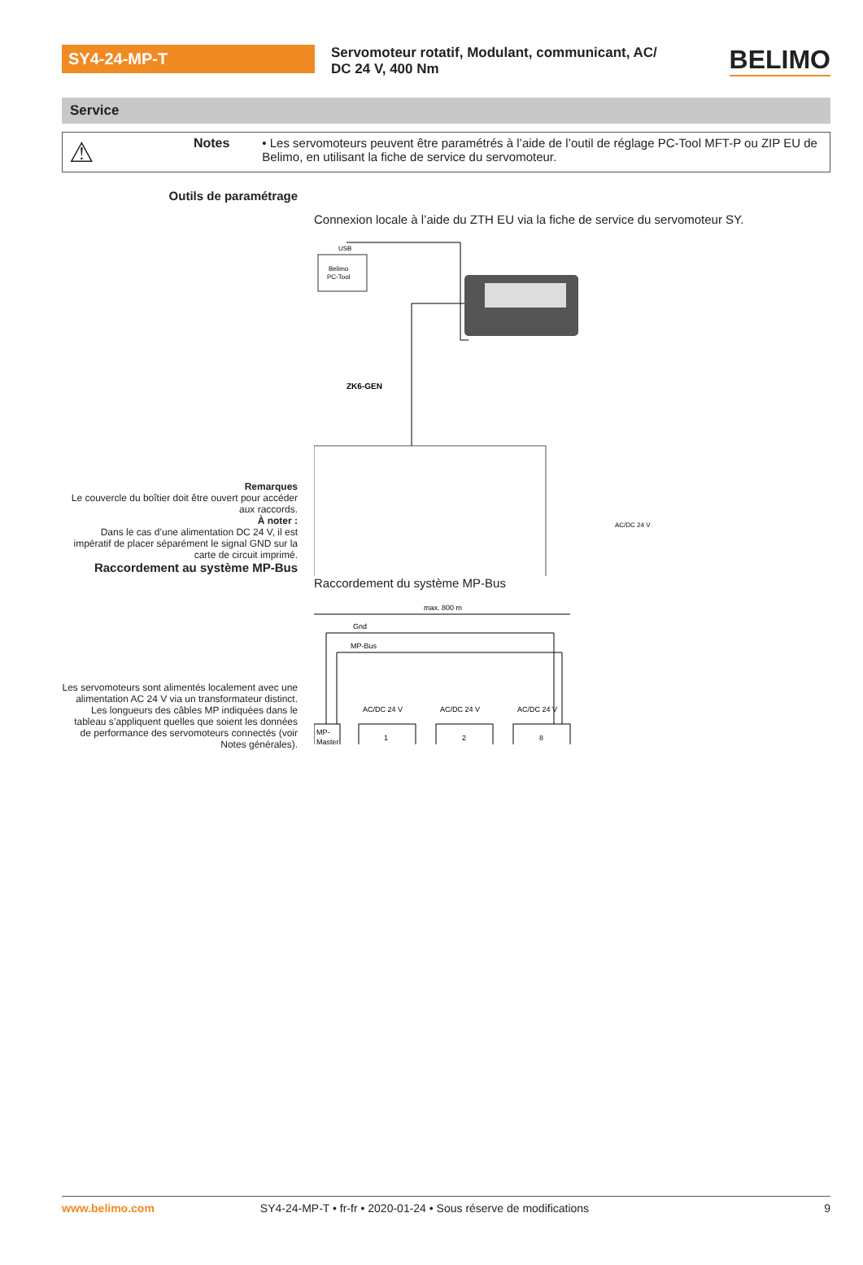SY4-24-MP-T
Servomoteur rotatif, Modulant, communicant, AC/ DC 24 V, 400 Nm
BELIMO
Service
⚠
Notes • Les servomoteurs peuvent être paramétrés à l’aide de l’outil de réglage PC-Tool MFT-P ou ZIP EU de Belimo, en utilisant la fiche de service du servomoteur.
Outils de paramétrage
Remarques
Le couvercle du boîtier doit être ouvert pour accéder aux raccords.
À noter :
Dans le cas d’une alimentation DC 24 V, il est impératif de placer séparément le signal GND sur la carte de circuit imprimé.
Raccordement au système MP-Bus
Connexion locale à l’aide du ZTH EU via la fiche de service du servomoteur SY.
Belimo
PC-Tool
USB
ZK6-GEN
AC/DC 24 V
Les servomoteurs sont alimentés localement avec une alimentation AC 24 V via un transformateur distinct. Les longueurs des câbles MP indiquées dans le tableau s’appliquent quelles que soient les données de performance des servomoteurs connectés (voir Notes générales).
Raccordement du système MP-Bus
max. 800 m
Gnd
MP-Bus
MP-
Master
1
2
8
AC/DC 24 V
AC/DC 24 V
AC/DC 24 V
www.belimo.com SY4-24-MP-T • fr-fr • 2020-01-24 • Sous réserve de modifications 9